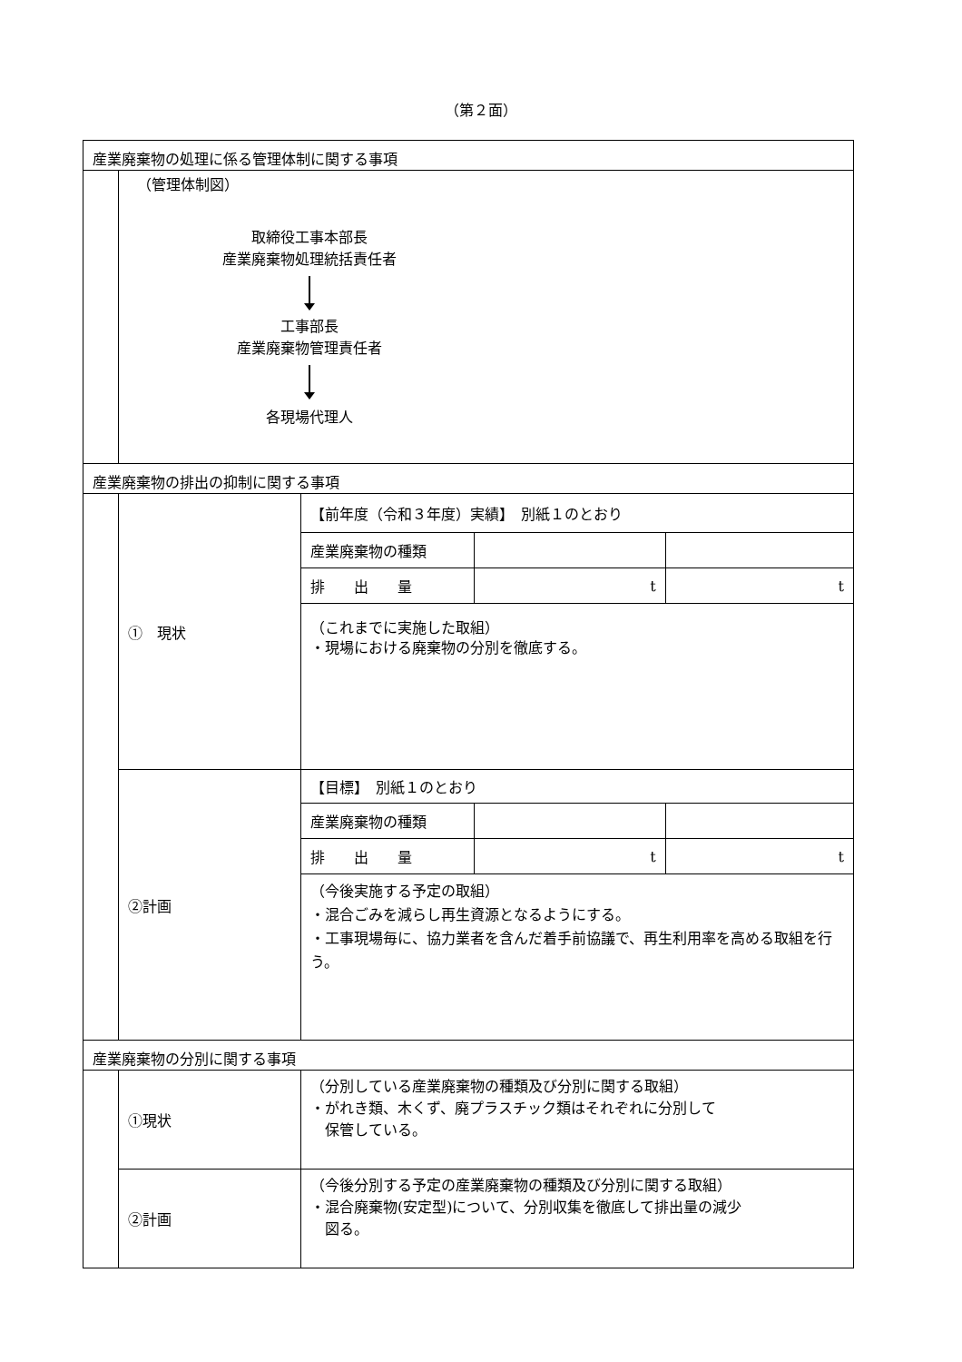（第２面）
産業廃棄物の処理に係る管理体制に関する事項
（管理体制図）
取締役工事本部長
産業廃棄物処理統括責任者
工事部長
産業廃棄物管理責任者
各現場代理人
産業廃棄物の排出の抑制に関する事項
| ① 現状 | 【前年度（令和３年度）実績】 別紙１のとおり | | |
| | 産業廃棄物の種類 | | |
| | 排 出 量 | t | t |
| | （これまでに実施した取組） ・現場における廃棄物の分別を徹底する。 | | |
| ②計画 | 【目標】 別紙１のとおり | | |
| | 産業廃棄物の種類 | | |
| | 排 出 量 | t | t |
| | （今後実施する予定の取組） ・混合ごみを減らし再生資源となるようにする。 ・工事現場毎に、協力業者を含んだ着手前協議で、再生利用率を高める取組を行う。 | | |
産業廃棄物の分別に関する事項
| ①現状 | （分別している産業廃棄物の種類及び分別に関する取組） ・がれき類、木くず、廃プラスチック類はそれぞれに分別して 保管している。 |
| ②計画 | （今後分別する予定の産業廃棄物の種類及び分別に関する取組） ・混合廃棄物(安定型)について、分別収集を徹底して排出量の減少 図る。 |